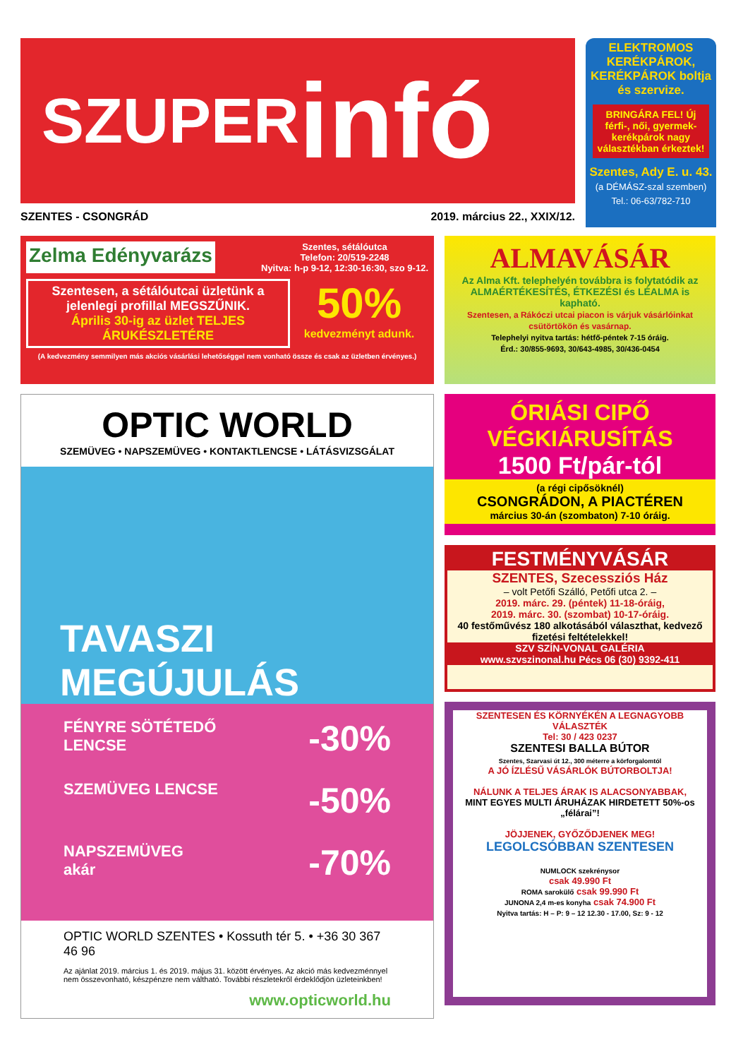SZUPER infó
SZENTES - CSONGRÁD 2019. március 22., XXIX/12.
ELEKTROMOS KERÉKPÁROK, KERÉKPÁROK boltja és szervize.
BRINGÁRA FEL! Új férfi-, női, gyermek-kerékpárok nagy választékban érkeztek!
Szentes, Ady E. u. 43.
(a DÉMÁSZ-szal szemben)
Tel.: 06-63/782-710
Zelma Edényvarázs Szentes, sétálóutca
Telefon: 20/519-2248
Nyitva: h-p 9-12, 12:30-16:30, szo 9-12.
Szentesen, a sétálóutcai üzletünk a jelenlegi profillal MEGSZŰNIK.
Április 30-ig az üzlet TELJES ÁRUKÉSZLETÉRE
50%
kedvezményt adunk.
(A kedvezmény semmilyen más akciós vásárlási lehetőséggel nem vonható össze és csak az üzletben érvényes.)
ALMAVÁSÁR
Az Alma Kft. telephelyén továbbra is folytatódik az ALMAÉRTÉKESÍTÉS, ÉTKEZÉSI és LÉALMA is kapható.
Szentesen, a Rákóczi utcai piacon is várjuk vásárlóinkat csütörtökön és vasárnap.
Telephelyi nyitva tartás: hétfő-péntek 7-15 óráig.
Érd.: 30/855-9693, 30/643-4985, 30/436-0454
OPTIC WORLD
SZEMÜVEG • NAPSZEMÜVEG • KONTAKTLENCSE • LÁTÁSVIZSGÁLAT
TAVASZI
MEGÚJULÁS
FÉNYRE SÖTÉTEDŐ
LENCSE -30%
SZEMÜVEG LENCSE -50%
NAPSZEMÜVEG
akár -70%
OPTIC WORLD SZENTES • Kossuth tér 5. • +36 30 367 46 96
Az ajánlat 2019. március 1. és 2019. május 31. között érvényes. Az akció más kedvezménnyel nem összevonható, készpénzre nem váltható. További részletekről érdeklődjön üzleteinkben!
www.opticworld.hu
ÓRIÁSI CIPŐ VÉGKIÁRUSÍTÁS
1500 Ft/pár-tól
(a régi cipősöknél)
CSONGRÁDON, A PIACTÉREN
március 30-án (szombaton) 7-10 óráig.
FESTMÉNYVÁSÁR
SZENTES, Szecessziós Ház
– volt Petőfi Szálló, Petőfi utca 2. –
2019. márc. 29. (péntek) 11-18-óráig,
2019. márc. 30. (szombat) 10-17-óráig.
40 festőművész 180 alkotásából választhat, kedvező fizetési feltételekkel!
SZV SZÍN-VONAL GALÉRIA
www.szvszinonal.hu Pécs 06 (30) 9392-411
SZENTESEN ÉS KÖRNYÉKÉN A LEGNAGYOBB VÁLASZTÉK
Tel: 30 / 423 0237
SZENTESI BALLA BÚTOR
Szentes, Szarvasi út 12., 300 méterre a körforgalomtól
A JÓ ÍZLÉSŰ VÁSÁRLÓK BÚTORBOLTJA!
NÁLUNK A TELJES ÁRAK IS ALACSONYABBAK,
MINT EGYES MULTI ÁRUHÁZAK HIRDETETT 50%-os „félárai”!
JÖJJENEK, GYŐZŐDJENEK MEG!
LEGOLCSÓBBAN SZENTESEN
NUMLOCK szekrénysor
csak 49.990 Ft
ROMA sarokülő csak 99.990 Ft
JUNONA 2,4 m-es konyha csak 74.900 Ft
Nyitva tartás: H – P: 9 – 12 12.30 - 17.00, Sz: 9 - 12